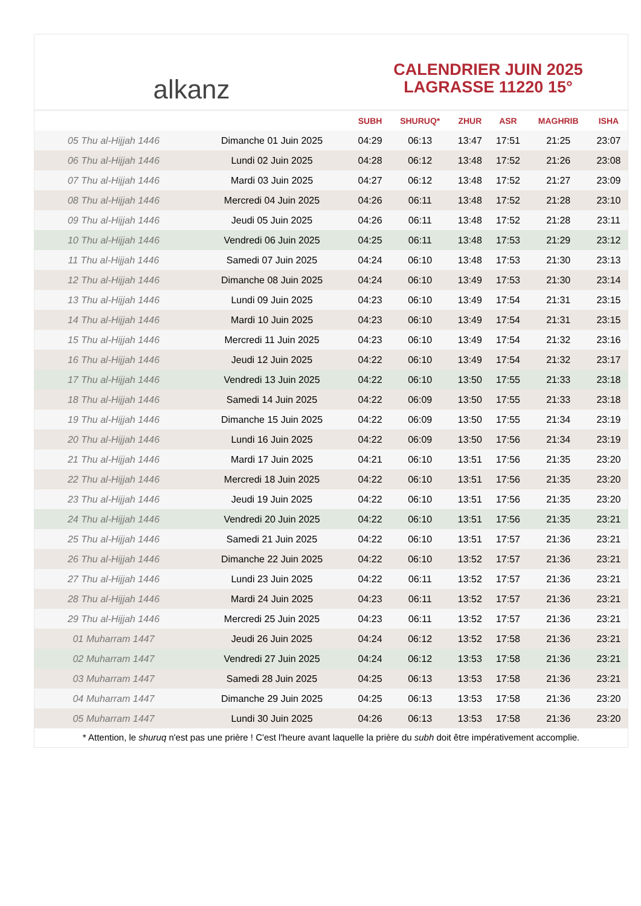alkanz
CALENDRIER JUIN 2025
LAGRASSE 11220 15°
| | | SUBH | SHURUQ* | ZHUR | ASR | MAGHRIB | ISHA |
| --- | --- | --- | --- | --- | --- | --- | --- |
| 05 Thu al-Hijjah 1446 | Dimanche 01 Juin 2025 | 04:29 | 06:13 | 13:47 | 17:51 | 21:25 | 23:07 |
| 06 Thu al-Hijjah 1446 | Lundi 02 Juin 2025 | 04:28 | 06:12 | 13:48 | 17:52 | 21:26 | 23:08 |
| 07 Thu al-Hijjah 1446 | Mardi 03 Juin 2025 | 04:27 | 06:12 | 13:48 | 17:52 | 21:27 | 23:09 |
| 08 Thu al-Hijjah 1446 | Mercredi 04 Juin 2025 | 04:26 | 06:11 | 13:48 | 17:52 | 21:28 | 23:10 |
| 09 Thu al-Hijjah 1446 | Jeudi 05 Juin 2025 | 04:26 | 06:11 | 13:48 | 17:52 | 21:28 | 23:11 |
| 10 Thu al-Hijjah 1446 | Vendredi 06 Juin 2025 | 04:25 | 06:11 | 13:48 | 17:53 | 21:29 | 23:12 |
| 11 Thu al-Hijjah 1446 | Samedi 07 Juin 2025 | 04:24 | 06:10 | 13:48 | 17:53 | 21:30 | 23:13 |
| 12 Thu al-Hijjah 1446 | Dimanche 08 Juin 2025 | 04:24 | 06:10 | 13:49 | 17:53 | 21:30 | 23:14 |
| 13 Thu al-Hijjah 1446 | Lundi 09 Juin 2025 | 04:23 | 06:10 | 13:49 | 17:54 | 21:31 | 23:15 |
| 14 Thu al-Hijjah 1446 | Mardi 10 Juin 2025 | 04:23 | 06:10 | 13:49 | 17:54 | 21:31 | 23:15 |
| 15 Thu al-Hijjah 1446 | Mercredi 11 Juin 2025 | 04:23 | 06:10 | 13:49 | 17:54 | 21:32 | 23:16 |
| 16 Thu al-Hijjah 1446 | Jeudi 12 Juin 2025 | 04:22 | 06:10 | 13:49 | 17:54 | 21:32 | 23:17 |
| 17 Thu al-Hijjah 1446 | Vendredi 13 Juin 2025 | 04:22 | 06:10 | 13:50 | 17:55 | 21:33 | 23:18 |
| 18 Thu al-Hijjah 1446 | Samedi 14 Juin 2025 | 04:22 | 06:09 | 13:50 | 17:55 | 21:33 | 23:18 |
| 19 Thu al-Hijjah 1446 | Dimanche 15 Juin 2025 | 04:22 | 06:09 | 13:50 | 17:55 | 21:34 | 23:19 |
| 20 Thu al-Hijjah 1446 | Lundi 16 Juin 2025 | 04:22 | 06:09 | 13:50 | 17:56 | 21:34 | 23:19 |
| 21 Thu al-Hijjah 1446 | Mardi 17 Juin 2025 | 04:21 | 06:10 | 13:51 | 17:56 | 21:35 | 23:20 |
| 22 Thu al-Hijjah 1446 | Mercredi 18 Juin 2025 | 04:22 | 06:10 | 13:51 | 17:56 | 21:35 | 23:20 |
| 23 Thu al-Hijjah 1446 | Jeudi 19 Juin 2025 | 04:22 | 06:10 | 13:51 | 17:56 | 21:35 | 23:20 |
| 24 Thu al-Hijjah 1446 | Vendredi 20 Juin 2025 | 04:22 | 06:10 | 13:51 | 17:56 | 21:35 | 23:21 |
| 25 Thu al-Hijjah 1446 | Samedi 21 Juin 2025 | 04:22 | 06:10 | 13:51 | 17:57 | 21:36 | 23:21 |
| 26 Thu al-Hijjah 1446 | Dimanche 22 Juin 2025 | 04:22 | 06:10 | 13:52 | 17:57 | 21:36 | 23:21 |
| 27 Thu al-Hijjah 1446 | Lundi 23 Juin 2025 | 04:22 | 06:11 | 13:52 | 17:57 | 21:36 | 23:21 |
| 28 Thu al-Hijjah 1446 | Mardi 24 Juin 2025 | 04:23 | 06:11 | 13:52 | 17:57 | 21:36 | 23:21 |
| 29 Thu al-Hijjah 1446 | Mercredi 25 Juin 2025 | 04:23 | 06:11 | 13:52 | 17:57 | 21:36 | 23:21 |
| 01 Muharram 1447 | Jeudi 26 Juin 2025 | 04:24 | 06:12 | 13:52 | 17:58 | 21:36 | 23:21 |
| 02 Muharram 1447 | Vendredi 27 Juin 2025 | 04:24 | 06:12 | 13:53 | 17:58 | 21:36 | 23:21 |
| 03 Muharram 1447 | Samedi 28 Juin 2025 | 04:25 | 06:13 | 13:53 | 17:58 | 21:36 | 23:21 |
| 04 Muharram 1447 | Dimanche 29 Juin 2025 | 04:25 | 06:13 | 13:53 | 17:58 | 21:36 | 23:20 |
| 05 Muharram 1447 | Lundi 30 Juin 2025 | 04:26 | 06:13 | 13:53 | 17:58 | 21:36 | 23:20 |
* Attention, le shuruq n'est pas une prière ! C'est l'heure avant laquelle la prière du subh doit être impérativement accomplie.